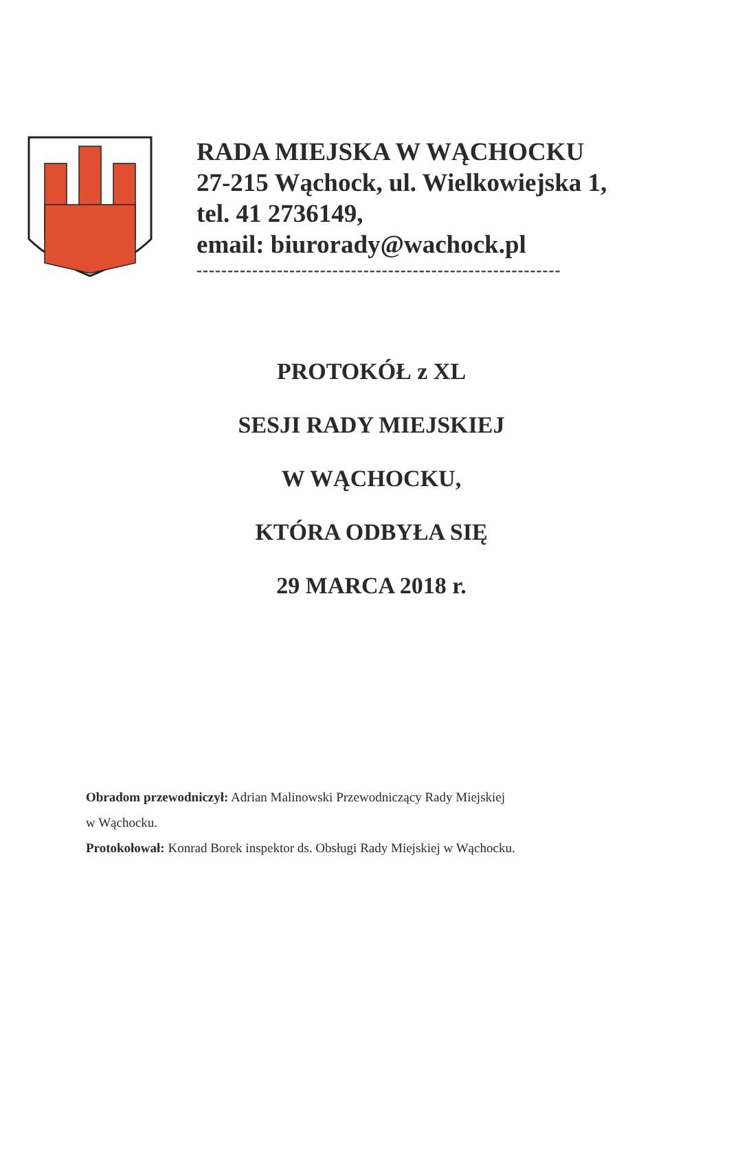RADA MIEJSKA W WĄCHOCKU
27-215 Wąchock, ul. Wielkowiejska 1,
tel. 41 2736149,
email: biurorady@wachock.pl
-----------------------------------------------------------
PROTOKÓŁ z XL
SESJI RADY MIEJSKIEJ
W WĄCHOCKU,
KTÓRA ODBYŁA SIĘ
29 MARCA 2018 r.
Obradom przewodniczył: Adrian Malinowski Przewodniczący Rady Miejskiej
w Wąchocku.
Protokołował: Konrad Borek inspektor ds. Obsługi Rady Miejskiej w Wąchocku.